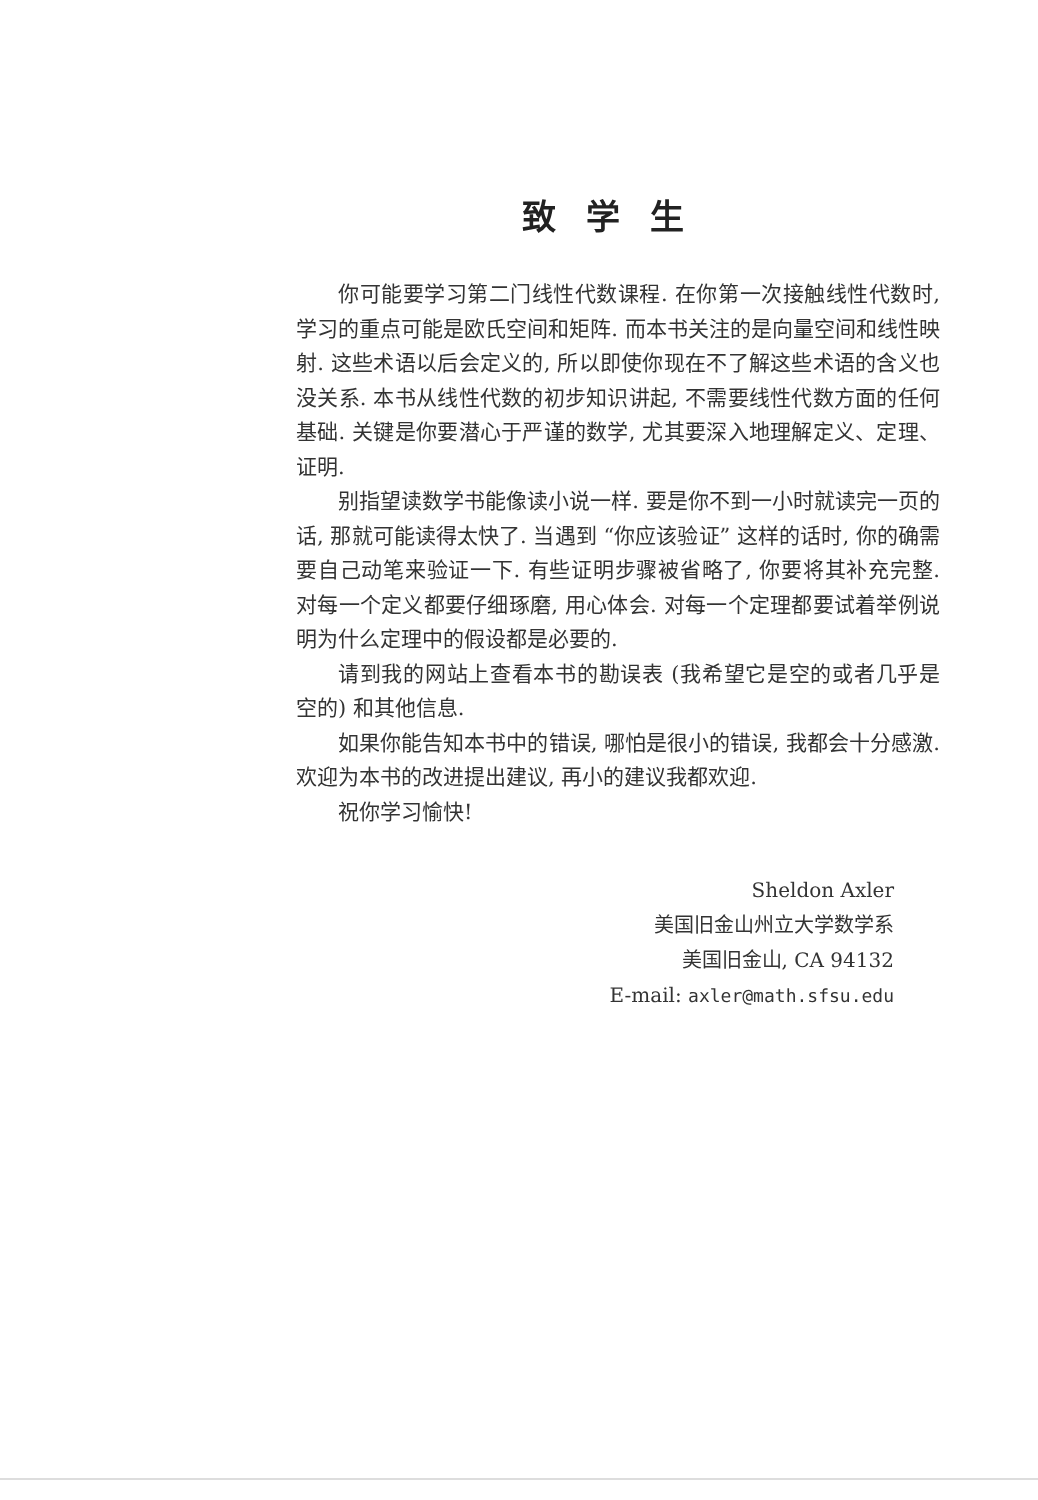致学生
你可能要学习第二门线性代数课程. 在你第一次接触线性代数时, 学习的重点可能是欧氏空间和矩阵. 而本书关注的是向量空间和线性映射. 这些术语以后会定义的, 所以即使你现在不了解这些术语的含义也没关系. 本书从线性代数的初步知识讲起, 不需要线性代数方面的任何基础. 关键是你要潜心于严谨的数学, 尤其要深入地理解定义、定理、证明.
别指望读数学书能像读小说一样. 要是你不到一小时就读完一页的话, 那就可能读得太快了. 当遇到 “你应该验证” 这样的话时, 你的确需要自己动笔来验证一下. 有些证明步骤被省略了, 你要将其补充完整. 对每一个定义都要仔细琢磨, 用心体会. 对每一个定理都要试着举例说明为什么定理中的假设都是必要的.
请到我的网站上查看本书的勘误表 (我希望它是空的或者几乎是空的) 和其他信息.
如果你能告知本书中的错误, 哪怕是很小的错误, 我都会十分感激. 欢迎为本书的改进提出建议, 再小的建议我都欢迎.
祝你学习愉快!
Sheldon Axler
美国旧金山州立大学数学系
美国旧金山, CA 94132
E-mail: axler@math.sfsu.edu